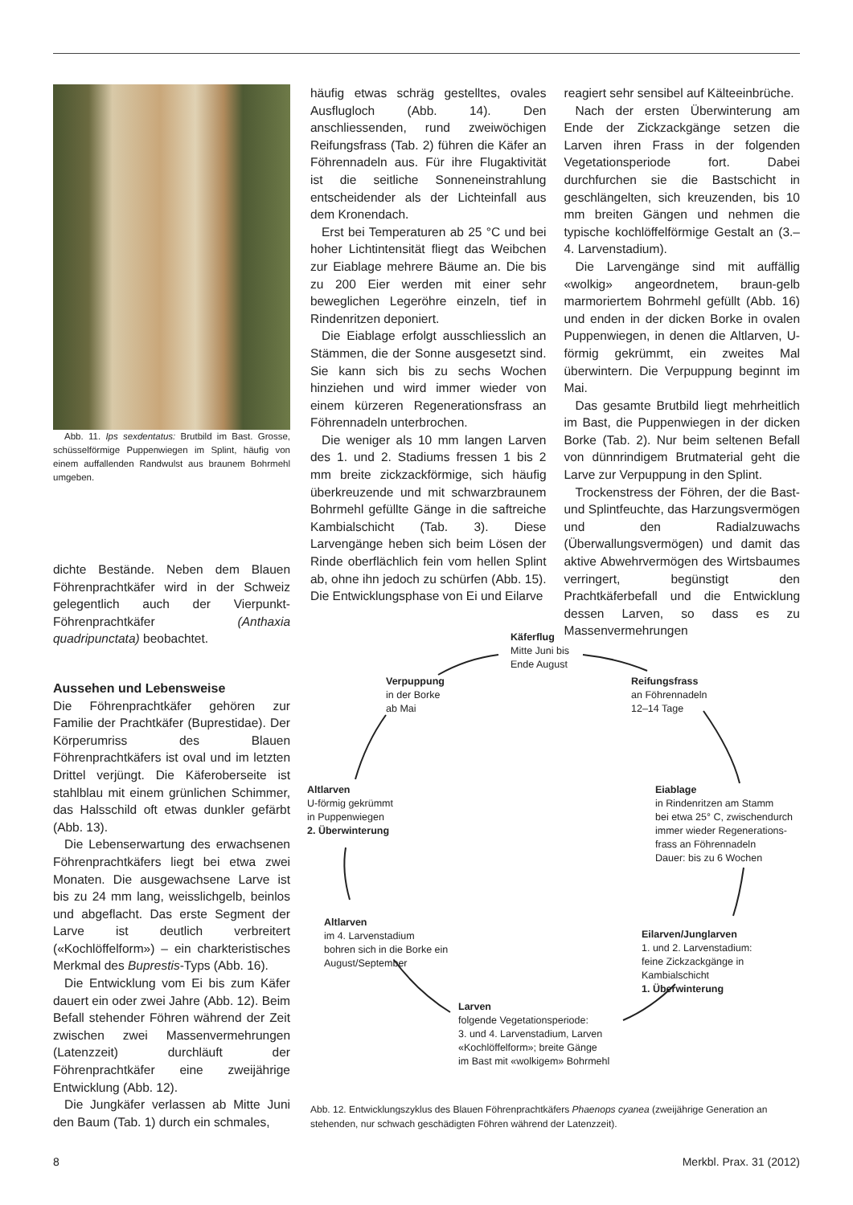Abb. 11. Ips sexdentatus: Brutbild im Bast. Grosse, schüsselförmige Puppenwiegen im Splint, häufig von einem auffallenden Randwulst aus braunem Bohrmehl umgeben.
dichte Bestände. Neben dem Blauen Föhrenprachtkäfer wird in der Schweiz gelegentlich auch der Vierpunkt-Föhrenprachtkäfer (Anthaxia quadripunctata) beobachtet.
Aussehen und Lebensweise
Die Föhrenprachtkäfer gehören zur Familie der Prachtkäfer (Buprestidae). Der Körperumriss des Blauen Föhrenprachtkäfers ist oval und im letzten Drittel verjüngt. Die Käferoberseite ist stahlblau mit einem grünlichen Schimmer, das Halsschild oft etwas dunkler gefärbt (Abb. 13).
Die Lebenserwartung des erwachsenen Föhrenprachtkäfers liegt bei etwa zwei Monaten. Die ausgewachsene Larve ist bis zu 24 mm lang, weisslichgelb, beinlos und abgeflacht. Das erste Segment der Larve ist deutlich verbreitert («Kochlöffelform») – ein charkteristisches Merkmal des Buprestis-Typs (Abb. 16).
Die Entwicklung vom Ei bis zum Käfer dauert ein oder zwei Jahre (Abb. 12). Beim Befall stehender Föhren während der Zeit zwischen zwei Massenvermehrungen (Latenzzeit) durchläuft der Föhrenprachtkäfer eine zweijährige Entwicklung (Abb. 12).
Die Jungkäfer verlassen ab Mitte Juni den Baum (Tab. 1) durch ein schmales,
häufig etwas schräg gestelltes, ovales Ausflugloch (Abb. 14). Den anschliessenden, rund zweiwöchigen Reifungsfrass (Tab. 2) führen die Käfer an Föhrennadeln aus. Für ihre Flugaktivität ist die seitliche Sonneneinstrahlung entscheidender als der Lichteinfall aus dem Kronendach.
Erst bei Temperaturen ab 25 °C und bei hoher Lichtintensität fliegt das Weibchen zur Eiablage mehrere Bäume an. Die bis zu 200 Eier werden mit einer sehr beweglichen Legeröhre einzeln, tief in Rindenritzen deponiert.
Die Eiablage erfolgt ausschliesslich an Stämmen, die der Sonne ausgesetzt sind. Sie kann sich bis zu sechs Wochen hinziehen und wird immer wieder von einem kürzeren Regenerationsfrass an Föhrennadeln unterbrochen.
Die weniger als 10 mm langen Larven des 1. und 2. Stadiums fressen 1 bis 2 mm breite zickzackförmige, sich häufig überkreuzende und mit schwarzbraunem Bohrmehl gefüllte Gänge in die saftreiche Kambialschicht (Tab. 3). Diese Larvengänge heben sich beim Lösen der Rinde oberflächlich fein vom hellen Splint ab, ohne ihn jedoch zu schürfen (Abb. 15). Die Entwicklungsphase von Ei und Eilarve
reagiert sehr sensibel auf Kälteeinbrüche.
Nach der ersten Überwinterung am Ende der Zickzackgänge setzen die Larven ihren Frass in der folgenden Vegetationsperiode fort. Dabei durchfurchen sie die Bastschicht in geschlängelten, sich kreuzenden, bis 10 mm breiten Gängen und nehmen die typische kochlöffelförmige Gestalt an (3.–4. Larvenstadium).
Die Larvengänge sind mit auffällig «wolkig» angeordnetem, braun-gelb marmoriertem Bohrmehl gefüllt (Abb. 16) und enden in der dicken Borke in ovalen Puppenwiegen, in denen die Altlarven, U-förmig gekrümmt, ein zweites Mal überwintern. Die Verpuppung beginnt im Mai.
Das gesamte Brutbild liegt mehrheitlich im Bast, die Puppenwiegen in der dicken Borke (Tab. 2). Nur beim seltenen Befall von dünnrindigem Brutmaterial geht die Larve zur Verpuppung in den Splint.
Trockenstress der Föhren, der die Bast- und Splintfeuchte, das Harzungsvermögen und den Radialzuwachs (Überwallungsvermögen) und damit das aktive Abwehrvermögen des Wirtsbaumes verringert, begünstigt den Prachtkäferbefall und die Entwicklung dessen Larven, so dass es zu Massenvermehrungen
Käferflug
Mitte Juni bis
Ende August
Verpuppung
in der Borke
ab Mai
Reifungsfrass
an Föhrennadeln
12–14 Tage
Altlarven
U-förmig gekrümmt
in Puppenwiegen
2. Überwinterung
Eiablage
in Rindenritzen am Stamm
bei etwa 25° C, zwischendurch
immer wieder Regenerations-
frass an Föhrennadeln
Dauer: bis zu 6 Wochen
Altlarven
im 4. Larvenstadium
bohren sich in die Borke ein
August/September
Eilarven/Junglarven
1. und 2. Larvenstadium:
feine Zickzackgänge in
Kambialschicht
1. Überwinterung
Larven
folgende Vegetationsperiode:
3. und 4. Larvenstadium, Larven
«Kochlöffelform»; breite Gänge
im Bast mit «wolkigem» Bohrmehl
Abb. 12. Entwicklungszyklus des Blauen Föhrenprachtkäfers Phaenops cyanea (zweijährige Generation an stehenden, nur schwach geschädigten Föhren während der Latenzzeit).
8 Merkbl. Prax. 31 (2012)